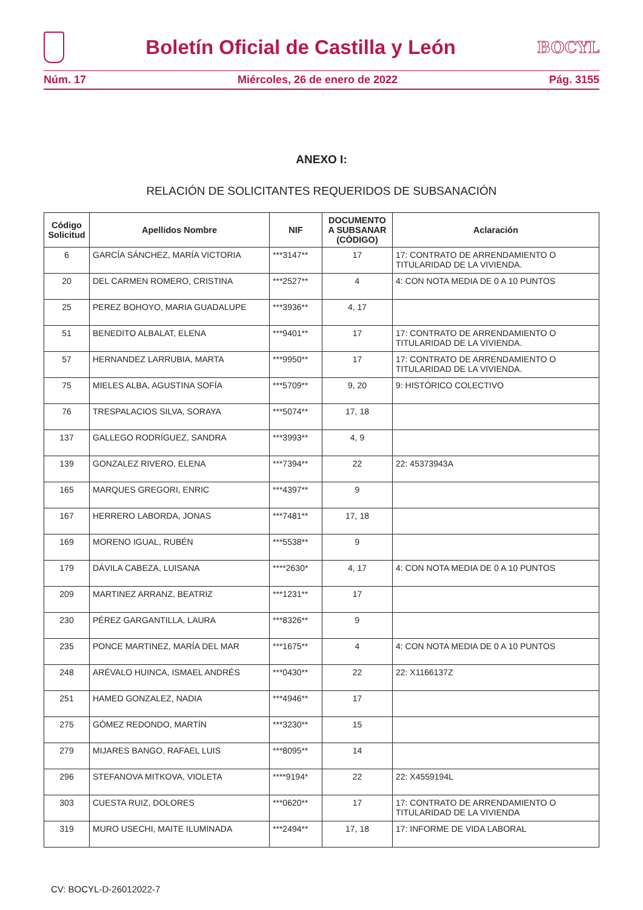Boletín Oficial de Castilla y León
BOCYL
Núm. 17 Miércoles, 26 de enero de 2022 Pág. 3155
ANEXO I:
RELACIÓN DE SOLICITANTES REQUERIDOS DE SUBSANACIÓN
| Código Solicitud | Apellidos Nombre | NIF | DOCUMENTO A SUBSANAR (CÓDIGO) | Aclaración |
| --- | --- | --- | --- | --- |
| 6 | GARCÍA SÁNCHEZ, MARÍA VICTORIA | ***3147** | 17 | 17: CONTRATO DE ARRENDAMIENTO O TITULARIDAD DE LA VIVIENDA. |
| 20 | DEL CARMEN ROMERO, CRISTINA | ***2527** | 4 | 4: CON NOTA MEDIA DE 0 A 10 PUNTOS |
| 25 | PEREZ BOHOYO, MARIA GUADALUPE | ***3936** | 4, 17 | |
| 51 | BENEDITO ALBALAT, ELENA | ***9401** | 17 | 17: CONTRATO DE ARRENDAMIENTO O TITULARIDAD DE LA VIVIENDA. |
| 57 | HERNANDEZ LARRUBIA, MARTA | ***9950** | 17 | 17: CONTRATO DE ARRENDAMIENTO O TITULARIDAD DE LA VIVIENDA. |
| 75 | MIELES ALBA, AGUSTINA SOFÍA | ***5709** | 9, 20 | 9: HISTÓRICO COLECTIVO |
| 76 | TRESPALACIOS SILVA, SORAYA | ***5074** | 17, 18 | |
| 137 | GALLEGO RODRÍGUEZ, SANDRA | ***3993** | 4, 9 | |
| 139 | GONZALEZ RIVERO, ELENA | ***7394** | 22 | 22: 45373943A |
| 165 | MARQUES GREGORI, ENRIC | ***4397** | 9 | |
| 167 | HERRERO LABORDA, JONAS | ***7481** | 17, 18 | |
| 169 | MORENO IGUAL, RUBÉN | ***5538** | 9 | |
| 179 | DÁVILA CABEZA, LUISANA | ****2630* | 4, 17 | 4: CON NOTA MEDIA DE 0 A 10 PUNTOS |
| 209 | MARTINEZ ARRANZ, BEATRIZ | ***1231** | 17 | |
| 230 | PÉREZ GARGANTILLA, LAURA | ***8326** | 9 | |
| 235 | PONCE MARTINEZ, MARÍA DEL MAR | ***1675** | 4 | 4: CON NOTA MEDIA DE 0 A 10 PUNTOS |
| 248 | ARÉVALO HUINCA, ISMAEL ANDRÉS | ***0430** | 22 | 22: X1166137Z |
| 251 | HAMED GONZALEZ, NADIA | ***4946** | 17 | |
| 275 | GÓMEZ REDONDO, MARTÍN | ***3230** | 15 | |
| 279 | MIJARES BANGO, RAFAEL LUIS | ***8095** | 14 | |
| 296 | STEFANOVA MITKOVA, VIOLETA | ****9194* | 22 | 22: X4559194L |
| 303 | CUESTA RUIZ, DOLORES | ***0620** | 17 | 17: CONTRATO DE ARRENDAMIENTO O TITULARIDAD DE LA VIVIENDA |
| 319 | MURO USECHI, MAITE ILUMINADA | ***2494** | 17, 18 | 17: INFORME DE VIDA LABORAL |
CV: BOCYL-D-26012022-7